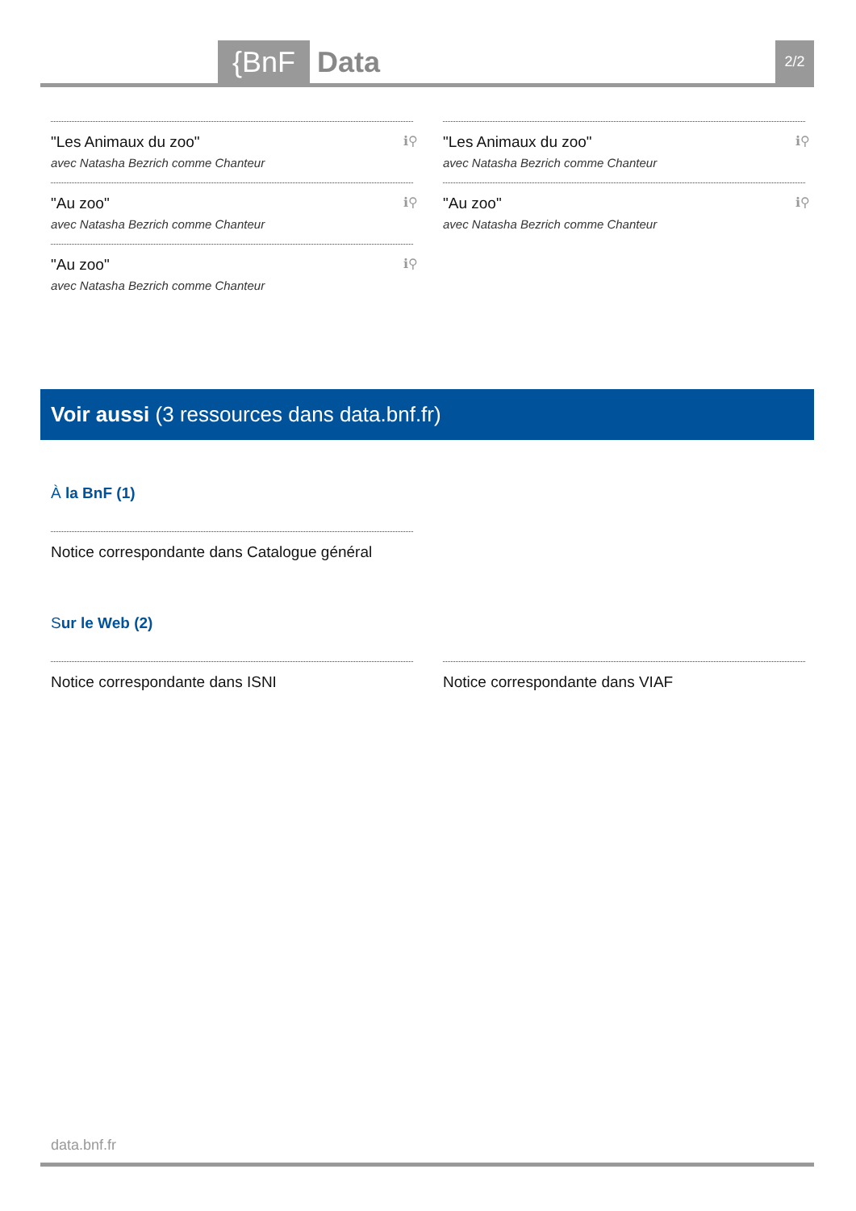{BnF Data 2/2
"Les Animaux du zoo"
avec Natasha Bezrich comme Chanteur
ℹ⚲
"Au zoo"
avec Natasha Bezrich comme Chanteur
ℹ⚲
"Au zoo"
avec Natasha Bezrich comme Chanteur
ℹ⚲
"Les Animaux du zoo"
avec Natasha Bezrich comme Chanteur
ℹ⚲
"Au zoo"
avec Natasha Bezrich comme Chanteur
ℹ⚲
Voir aussi (3 ressources dans data.bnf.fr)
À la BnF (1)
Notice correspondante dans Catalogue général
Sur le Web (2)
Notice correspondante dans ISNI Notice correspondante dans VIAF
data.bnf.fr